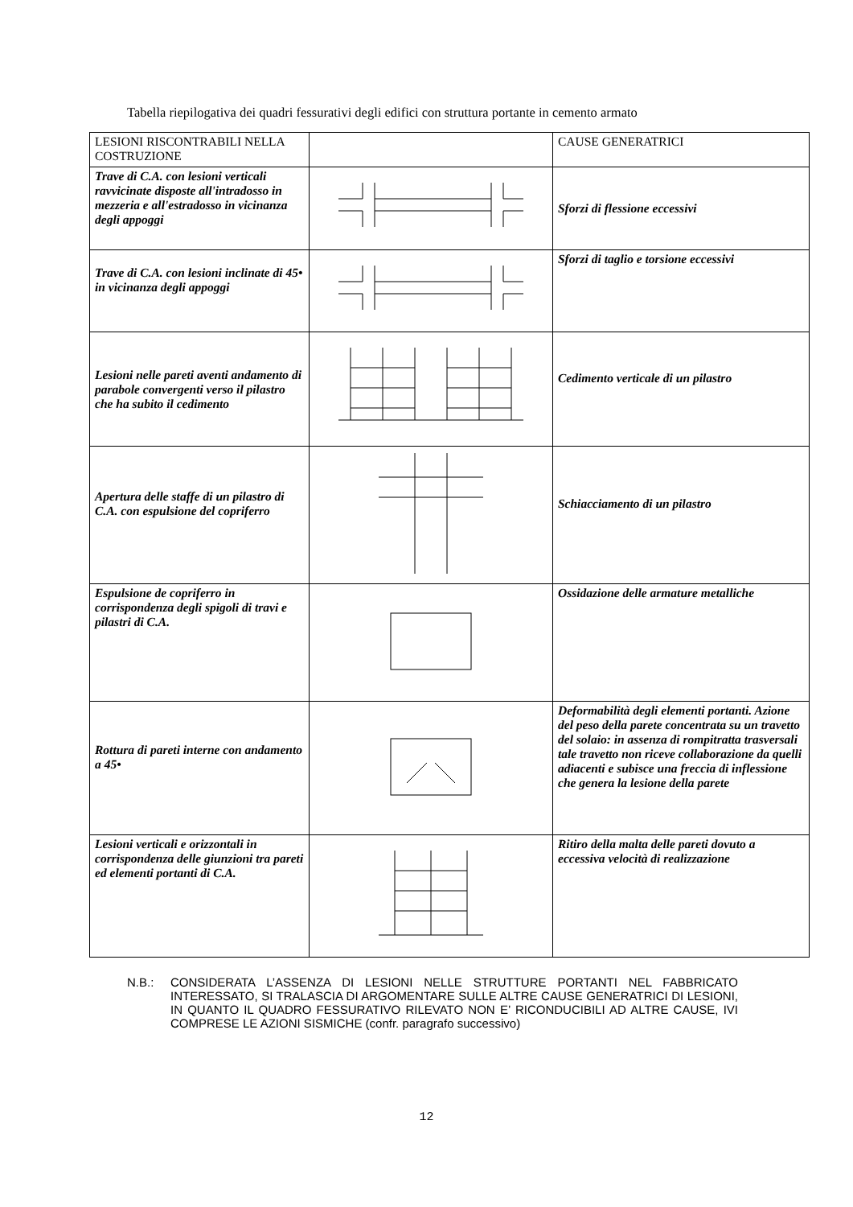Tabella riepilogativa dei quadri fessurativi degli edifici con struttura portante in cemento armato
| LESIONI RISCONTRABILI NELLA COSTRUZIONE | | CAUSE GENERATRICI |
| Trave di C.A. con lesioni verticali ravvicinate disposte all'intradosso in mezzeria e all'estradosso in vicinanza degli appoggi | | Sforzi di flessione eccessivi |
| Trave di C.A. con lesioni inclinate di 45• in vicinanza degli appoggi | | Sforzi di taglio e torsione eccessivi |
| Lesioni nelle pareti aventi andamento di parabole convergenti verso il pilastro che ha subito il cedimento | | Cedimento verticale di un pilastro |
| Apertura delle staffe di un pilastro di C.A. con espulsione del copriferro | | Schiacciamento di un pilastro |
| Espulsione de copriferro in corrispondenza degli spigoli di travi e pilastri di C.A. | | Ossidazione delle armature metalliche |
| Rottura di pareti interne con andamento a 45• | | Deformabilità degli elementi portanti. Azione del peso della parete concentrata su un travetto del solaio: in assenza di rompitratta trasversali tale travetto non riceve collaborazione da quelli adiacenti e subisce una freccia di inflessione che genera la lesione della parete |
| Lesioni verticali e orizzontali in corrispondenza delle giunzioni tra pareti ed elementi portanti di C.A. | | Ritiro della malta delle pareti dovuto a eccessiva velocità di realizzazione |
N.B.: CONSIDERATA L’ASSENZA DI LESIONI NELLE STRUTTURE PORTANTI NEL FABBRICATO INTERESSATO, SI TRALASCIA DI ARGOMENTARE SULLE ALTRE CAUSE GENERATRICI DI LESIONI, IN QUANTO IL QUADRO FESSURATIVO RILEVATO NON E’ RICONDUCIBILI AD ALTRE CAUSE, IVI COMPRESE LE AZIONI SISMICHE (confr. paragrafo successivo)
12